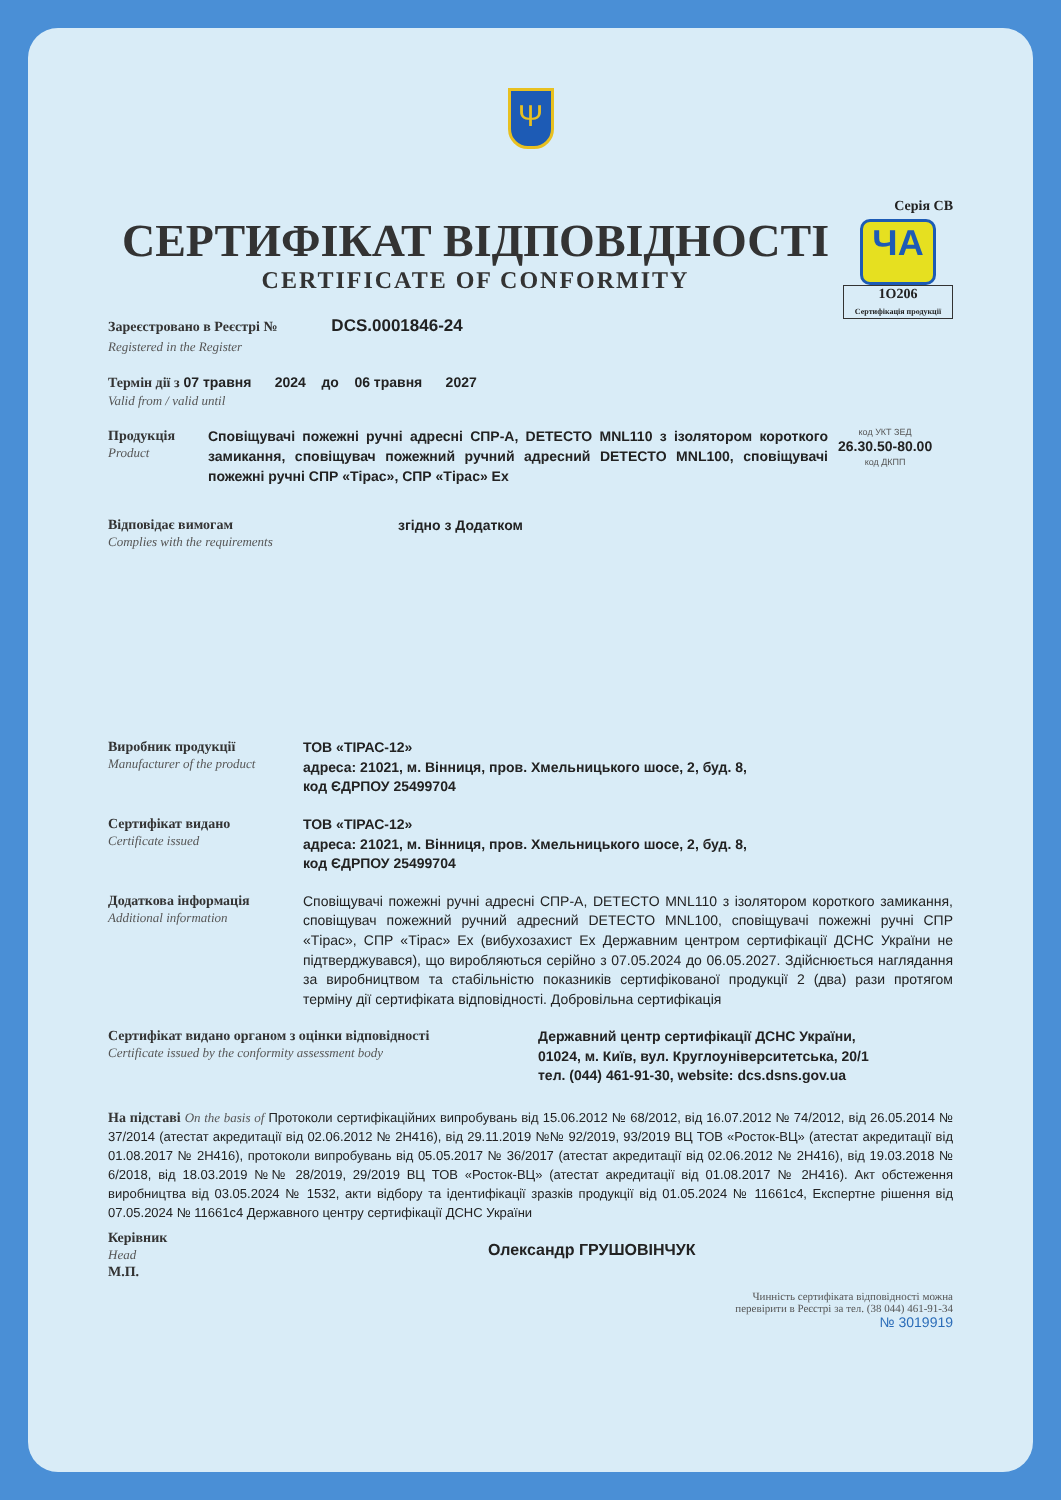Ψ
Серія СВ
ЧA
1О206
Сертифікація продукції
СЕРТИФІКАТ ВІДПОВІДНОСТІ
CERTIFICATE OF CONFORMITY
Зареєстровано в Реєстрі № DCS.0001846-24
Registered in the Register
Термін дії з 07 травня 2024 до 06 травня 2027
Valid from / valid until
Продукція
Product
Сповіщувачі пожежні ручні адресні СПР-А, DETECTO MNL110 з ізолятором короткого замикання, сповіщувач пожежний ручний адресний DETECTO MNL100, сповіщувачі пожежні ручні СПР «Тірас», СПР «Тірас» Ех
код УКТ ЗЕД
26.30.50-80.00
код ДКПП
Відповідає вимогам
Complies with the requirements
згідно з Додатком
Виробник продукції
Manufacturer of the product
ТОВ «ТІРАС-12»
адреса: 21021, м. Вінниця, пров. Хмельницького шосе, 2, буд. 8,
код ЄДРПОУ 25499704
Сертифікат видано
Certificate issued
ТОВ «ТІРАС-12»
адреса: 21021, м. Вінниця, пров. Хмельницького шосе, 2, буд. 8,
код ЄДРПОУ 25499704
Додаткова інформація
Additional information
Сповіщувачі пожежні ручні адресні СПР-А, DETECTO MNL110 з ізолятором короткого замикання, сповіщувач пожежний ручний адресний DETECTO MNL100, сповіщувачі пожежні ручні СПР «Тірас», СПР «Тірас» Ех (вибухозахист Ех Державним центром сертифікації ДСНС України не підтверджувався), що виробляються серійно з 07.05.2024 до 06.05.2027. Здійснюється наглядання за виробництвом та стабільністю показників сертифікованої продукції 2 (два) рази протягом терміну дії сертифіката відповідності. Добровільна сертифікація
Сертифікат видано органом з оцінки відповідності
Certificate issued by the conformity assessment body
Державний центр сертифікації ДСНС України,
01024, м. Київ, вул. Круглоуніверситетська, 20/1
тел. (044) 461-91-30, website: dcs.dsns.gov.ua
На підставі On the basis of Протоколи сертифікаційних випробувань від 15.06.2012 № 68/2012, від 16.07.2012 № 74/2012, від 26.05.2014 № 37/2014 (атестат акредитації від 02.06.2012 № 2Н416), від 29.11.2019 №№ 92/2019, 93/2019 ВЦ ТОВ «Росток-ВЦ» (атестат акредитації від 01.08.2017 № 2Н416), протоколи випробувань від 05.05.2017 № 36/2017 (атестат акредитації від 02.06.2012 № 2Н416), від 19.03.2018 № 6/2018, від 18.03.2019 №№ 28/2019, 29/2019 ВЦ ТОВ «Росток-ВЦ» (атестат акредитації від 01.08.2017 № 2Н416). Акт обстеження виробництва від 03.05.2024 № 1532, акти відбору та ідентифікації зразків продукції від 01.05.2024 № 11661с4, Експертне рішення від 07.05.2024 № 11661с4 Державного центру сертифікації ДСНС України
Керівник
Head
М.П.
Олександр ГРУШОВІНЧУК
Чинність сертифіката відповідності можна
перевірити в Реєстрі за тел. (38 044) 461-91-34
№ 3019919